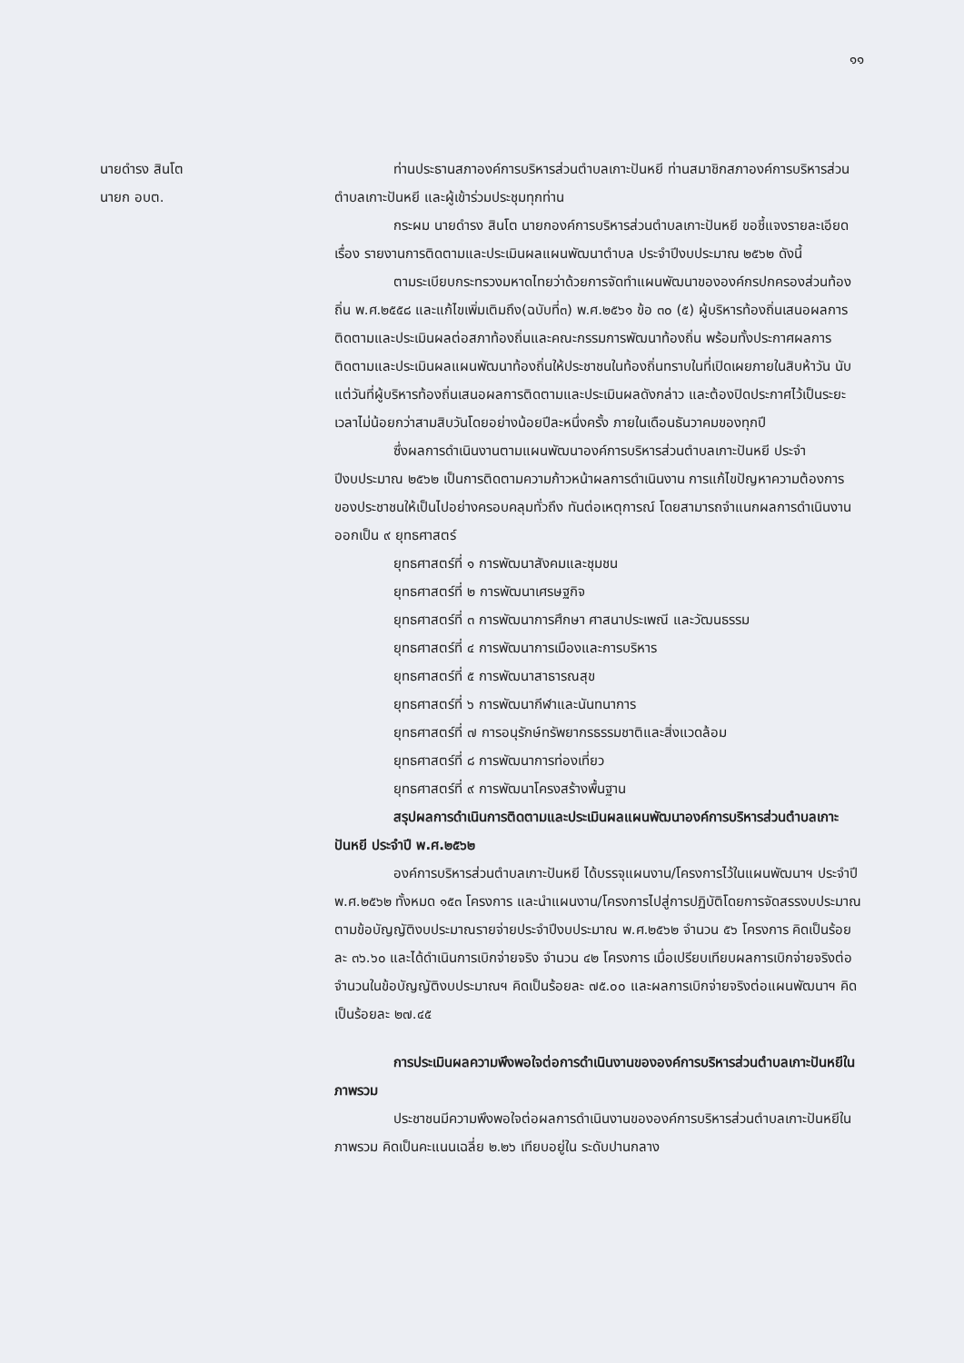๑๑
นายดำรง สินโต
นายก อบต.
ท่านประธานสภาองค์การบริหารส่วนตำบลเกาะปันหยี ท่านสมาชิกสภาองค์การบริหารส่วนตำบลเกาะปันหยี และผู้เข้าร่วมประชุมทุกท่าน
กระผม นายดำรง สินโต นายกองค์การบริหารส่วนตำบลเกาะปันหยี ขอชี้แจงรายละเอียด เรื่อง รายงานการติดตามและประเมินผลแผนพัฒนาตำบล ประจำปีงบประมาณ ๒๕๖๒ ดังนี้
ตามระเบียบกระทรวงมหาดไทยว่าด้วยการจัดทำแผนพัฒนาขององค์กรปกครองส่วนท้องถิ่น พ.ศ.๒๕๕๘ และแก้ไขเพิ่มเติมถึง(ฉบับที่๓) พ.ศ.๒๕๖๑ ข้อ ๓๐ (๕) ผู้บริหารท้องถิ่นเสนอผลการติดตามและประเมินผลต่อสภาท้องถิ่นและคณะกรรมการพัฒนาท้องถิ่น พร้อมทั้งประกาศผลการติดตามและประเมินผลแผนพัฒนาท้องถิ่นให้ประชาชนในท้องถิ่นทราบในที่เปิดเผยภายในสิบห้าวัน นับแต่วันที่ผู้บริหารท้องถิ่นเสนอผลการติดตามและประเมินผลดังกล่าว และต้องปิดประกาศไว้เป็นระยะเวลาไม่น้อยกว่าสามสิบวันโดยอย่างน้อยปีละหนึ่งครั้ง ภายในเดือนธันวาคมของทุกปี
ซึ่งผลการดำเนินงานตามแผนพัฒนาองค์การบริหารส่วนตำบลเกาะปันหยี ประจำปีงบประมาณ ๒๕๖๒ เป็นการติดตามความก้าวหน้าผลการดำเนินงาน การแก้ไขปัญหาความต้องการของประชาชนให้เป็นไปอย่างครอบคลุมทั่วถึง ทันต่อเหตุการณ์ โดยสามารถจำแนกผลการดำเนินงานออกเป็น ๙ ยุทธศาสตร์
ยุทธศาสตร์ที่ ๑ การพัฒนาสังคมและชุมชน
ยุทธศาสตร์ที่ ๒ การพัฒนาเศรษฐกิจ
ยุทธศาสตร์ที่ ๓ การพัฒนาการศึกษา ศาสนาประเพณี และวัฒนธรรม
ยุทธศาสตร์ที่ ๔ การพัฒนาการเมืองและการบริหาร
ยุทธศาสตร์ที่ ๕ การพัฒนาสาธารณสุข
ยุทธศาสตร์ที่ ๖ การพัฒนากีฬาและนันทนาการ
ยุทธศาสตร์ที่ ๗ การอนุรักษ์ทรัพยากรธรรมชาติและสิ่งแวดล้อม
ยุทธศาสตร์ที่ ๘ การพัฒนาการท่องเที่ยว
ยุทธศาสตร์ที่ ๙ การพัฒนาโครงสร้างพื้นฐาน
สรุปผลการดำเนินการติดตามและประเมินผลแผนพัฒนาองค์การบริหารส่วนตำบลเกาะปันหยี ประจำปี พ.ศ.๒๕๖๒
องค์การบริหารส่วนตำบลเกาะปันหยี ได้บรรจุแผนงาน/โครงการไว้ในแผนพัฒนาฯ ประจำปี พ.ศ.๒๕๖๒ ทั้งหมด ๑๕๓ โครงการ และนำแผนงาน/โครงการไปสู่การปฏิบัติโดยการจัดสรรงบประมาณตามข้อบัญญัติงบประมาณรายจ่ายประจำปีงบประมาณ พ.ศ.๒๕๖๒ จำนวน ๕๖ โครงการ คิดเป็นร้อยละ ๓๖.๖๐ และได้ดำเนินการเบิกจ่ายจริง จำนวน ๔๒ โครงการ เมื่อเปรียบเทียบผลการเบิกจ่ายจริงต่อจำนวนในข้อบัญญัติงบประมาณฯ คิดเป็นร้อยละ ๗๕.๐๐ และผลการเบิกจ่ายจริงต่อแผนพัฒนาฯ คิดเป็นร้อยละ ๒๗.๔๕
การประเมินผลความพึงพอใจต่อการดำเนินงานขององค์การบริหารส่วนตำบลเกาะปันหยีในภาพรวม
ประชาชนมีความพึงพอใจต่อผลการดำเนินงานขององค์การบริหารส่วนตำบลเกาะปันหยีในภาพรวม คิดเป็นคะแนนเฉลี่ย ๒.๒๖ เทียบอยู่ใน ระดับปานกลาง